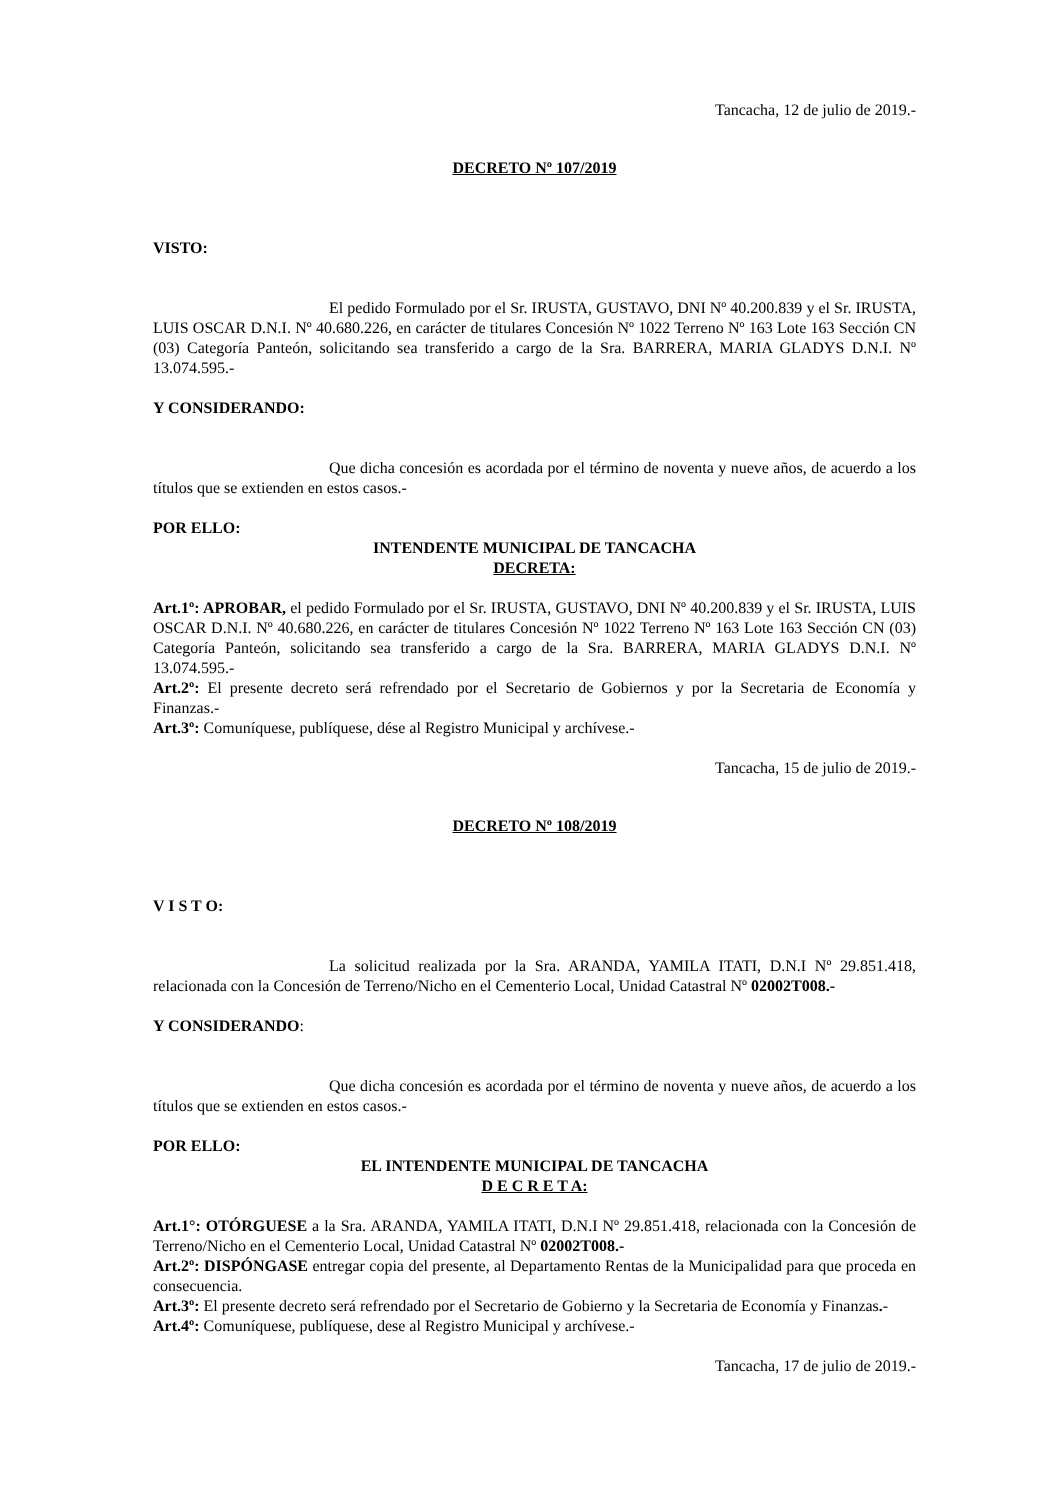Tancacha, 12 de julio de 2019.-
DECRETO Nº 107/2019
VISTO:
El pedido Formulado por el Sr. IRUSTA, GUSTAVO, DNI Nº 40.200.839 y el Sr. IRUSTA, LUIS OSCAR D.N.I. Nº 40.680.226, en carácter de titulares Concesión Nº 1022 Terreno Nº 163 Lote 163 Sección CN (03) Categoría Panteón, solicitando sea transferido a cargo de la Sra. BARRERA, MARIA GLADYS D.N.I. Nº 13.074.595.-
Y CONSIDERANDO:
Que dicha concesión es acordada por el término de noventa y nueve años, de acuerdo a los títulos que se extienden en estos casos.-
POR ELLO:
INTENDENTE MUNICIPAL DE TANCACHA
DECRETA:
Art.1º: APROBAR, el pedido Formulado por el Sr. IRUSTA, GUSTAVO, DNI Nº 40.200.839 y el Sr. IRUSTA, LUIS OSCAR D.N.I. Nº 40.680.226, en carácter de titulares Concesión Nº 1022 Terreno Nº 163 Lote 163 Sección CN (03) Categoría Panteón, solicitando sea transferido a cargo de la Sra. BARRERA, MARIA GLADYS D.N.I. Nº 13.074.595.-
Art.2º: El presente decreto será refrendado por el Secretario de Gobiernos y por la Secretaria de Economía y Finanzas.-
Art.3º: Comuníquese, publíquese, dése al Registro Municipal y archívese.-
Tancacha, 15 de julio de 2019.-
DECRETO Nº 108/2019
V I S T O:
La solicitud realizada por la Sra. ARANDA, YAMILA ITATI, D.N.I Nº 29.851.418, relacionada con la Concesión de Terreno/Nicho en el Cementerio Local, Unidad Catastral Nº 02002T008.-
Y CONSIDERANDO:
Que dicha concesión es acordada por el término de noventa y nueve años, de acuerdo a los títulos que se extienden en estos casos.-
POR ELLO:
EL INTENDENTE MUNICIPAL DE TANCACHA
D E C R E T A:
Art.1°: OTÓRGUESE a la Sra. ARANDA, YAMILA ITATI, D.N.I Nº 29.851.418, relacionada con la Concesión de Terreno/Nicho en el Cementerio Local, Unidad Catastral Nº 02002T008.-
Art.2º: DISPÓNGASE entregar copia del presente, al Departamento Rentas de la Municipalidad para que proceda en consecuencia.
Art.3º: El presente decreto será refrendado por el Secretario de Gobierno y la Secretaria de Economía y Finanzas.-
Art.4º: Comuníquese, publíquese, dese al Registro Municipal y archívese.-
Tancacha, 17 de julio de 2019.-